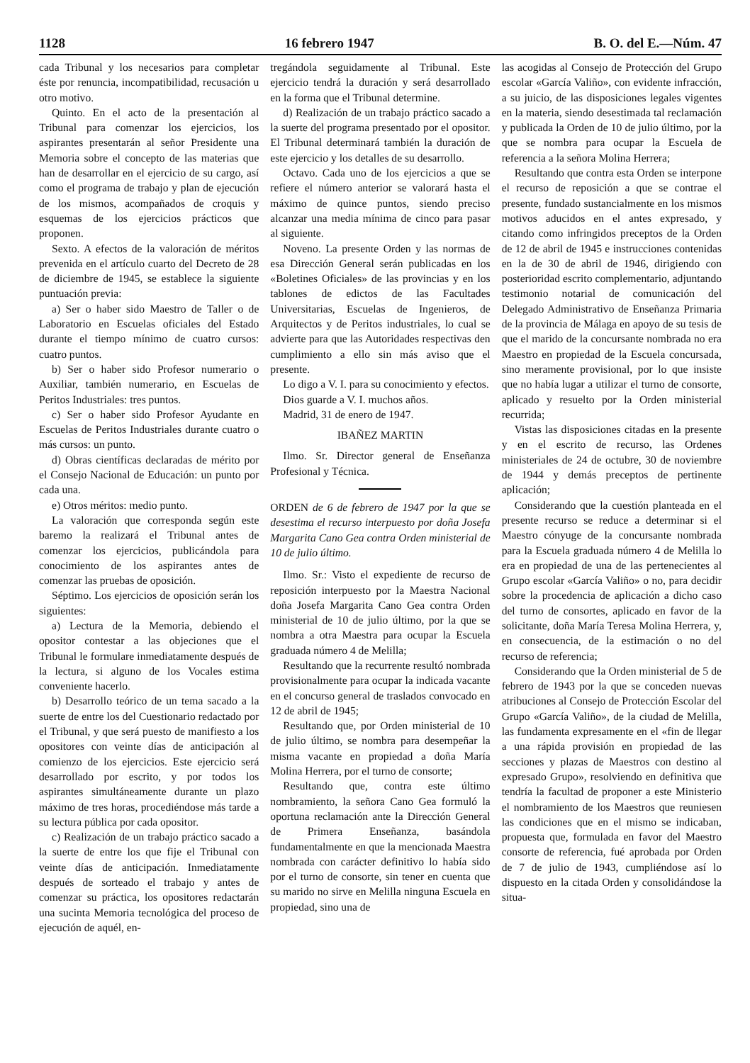1128 16 febrero 1947 B. O. del E.—Núm. 47
cada Tribunal y los necesarios para completar éste por renuncia, incompatibilidad, recusación u otro motivo.
Quinto. En el acto de la presentación al Tribunal para comenzar los ejercicios, los aspirantes presentarán al señor Presidente una Memoria sobre el concepto de las materias que han de desarrollar en el ejercicio de su cargo, así como el programa de trabajo y plan de ejecución de los mismos, acompañados de croquis y esquemas de los ejercicios prácticos que proponen.
Sexto. A efectos de la valoración de méritos prevenida en el artículo cuarto del Decreto de 28 de diciembre de 1945, se establece la siguiente puntuación previa:
a) Ser o haber sido Maestro de Taller o de Laboratorio en Escuelas oficiales del Estado durante el tiempo mínimo de cuatro cursos: cuatro puntos.
b) Ser o haber sido Profesor numerario o Auxiliar, también numerario, en Escuelas de Peritos Industriales: tres puntos.
c) Ser o haber sido Profesor Ayudante en Escuelas de Peritos Industriales durante cuatro o más cursos: un punto.
d) Obras científicas declaradas de mérito por el Consejo Nacional de Educación: un punto por cada una.
e) Otros méritos: medio punto.
La valoración que corresponda según este baremo la realizará el Tribunal antes de comenzar los ejercicios, publicándola para conocimiento de los aspirantes antes de comenzar las pruebas de oposición.
Séptimo. Los ejercicios de oposición serán los siguientes:
a) Lectura de la Memoria, debiendo el opositor contestar a las objeciones que el Tribunal le formulare inmediatamente después de la lectura, si alguno de los Vocales estima conveniente hacerlo.
b) Desarrollo teórico de un tema sacado a la suerte de entre los del Cuestionario redactado por el Tribunal, y que será puesto de manifiesto a los opositores con veinte días de anticipación al comienzo de los ejercicios. Este ejercicio será desarrollado por escrito, y por todos los aspirantes simultáneamente durante un plazo máximo de tres horas, procediéndose más tarde a su lectura pública por cada opositor.
c) Realización de un trabajo práctico sacado a la suerte de entre los que fije el Tribunal con veinte días de anticipación. Inmediatamente después de sorteado el trabajo y antes de comenzar su práctica, los opositores redactarán una sucinta Memoria tecnológica del proceso de ejecución de aquél, en-
tregándola seguidamente al Tribunal. Este ejercicio tendrá la duración y será desarrollado en la forma que el Tribunal determine.
d) Realización de un trabajo práctico sacado a la suerte del programa presentado por el opositor. El Tribunal determinará también la duración de este ejercicio y los detalles de su desarrollo.
Octavo. Cada uno de los ejercicios a que se refiere el número anterior se valorará hasta el máximo de quince puntos, siendo preciso alcanzar una media mínima de cinco para pasar al siguiente.
Noveno. La presente Orden y las normas de esa Dirección General serán publicadas en los «Boletines Oficiales» de las provincias y en los tablones de edictos de las Facultades Universitarias, Escuelas de Ingenieros, de Arquitectos y de Peritos industriales, lo cual se advierte para que las Autoridades respectivas den cumplimiento a ello sin más aviso que el presente.
Lo digo a V. I. para su conocimiento y efectos.
Dios guarde a V. I. muchos años.
Madrid, 31 de enero de 1947.
IBAÑEZ MARTIN
Ilmo. Sr. Director general de Enseñanza Profesional y Técnica.
ORDEN de 6 de febrero de 1947 por la que se desestima el recurso interpuesto por doña Josefa Margarita Cano Gea contra Orden ministerial de 10 de julio último.
Ilmo. Sr.: Visto el expediente de recurso de reposición interpuesto por la Maestra Nacional doña Josefa Margarita Cano Gea contra Orden ministerial de 10 de julio último, por la que se nombra a otra Maestra para ocupar la Escuela graduada número 4 de Melilla;
Resultando que la recurrente resultó nombrada provisionalmente para ocupar la indicada vacante en el concurso general de traslados convocado en 12 de abril de 1945;
Resultando que, por Orden ministerial de 10 de julio último, se nombra para desempeñar la misma vacante en propiedad a doña María Molina Herrera, por el turno de consorte;
Resultando que, contra este último nombramiento, la señora Cano Gea formuló la oportuna reclamación ante la Dirección General de Primera Enseñanza, basándola fundamentalmente en que la mencionada Maestra nombrada con carácter definitivo lo había sido por el turno de consorte, sin tener en cuenta que su marido no sirve en Melilla ninguna Escuela en propiedad, sino una de
las acogidas al Consejo de Protección del Grupo escolar «García Valiño», con evidente infracción, a su juicio, de las disposiciones legales vigentes en la materia, siendo desestimada tal reclamación y publicada la Orden de 10 de julio último, por la que se nombra para ocupar la Escuela de referencia a la señora Molina Herrera;
Resultando que contra esta Orden se interpone el recurso de reposición a que se contrae el presente, fundado sustancialmente en los mismos motivos aducidos en el antes expresado, y citando como infringidos preceptos de la Orden de 12 de abril de 1945 e instrucciones contenidas en la de 30 de abril de 1946, dirigiendo con posterioridad escrito complementario, adjuntando testimonio notarial de comunicación del Delegado Administrativo de Enseñanza Primaria de la provincia de Málaga en apoyo de su tesis de que el marido de la concursante nombrada no era Maestro en propiedad de la Escuela concursada, sino meramente provisional, por lo que insiste que no había lugar a utilizar el turno de consorte, aplicado y resuelto por la Orden ministerial recurrida;
Vistas las disposiciones citadas en la presente y en el escrito de recurso, las Ordenes ministeriales de 24 de octubre, 30 de noviembre de 1944 y demás preceptos de pertinente aplicación;
Considerando que la cuestión planteada en el presente recurso se reduce a determinar si el Maestro cónyuge de la concursante nombrada para la Escuela graduada número 4 de Melilla lo era en propiedad de una de las pertenecientes al Grupo escolar «García Valiño» o no, para decidir sobre la procedencia de aplicación a dicho caso del turno de consortes, aplicado en favor de la solicitante, doña María Teresa Molina Herrera, y, en consecuencia, de la estimación o no del recurso de referencia;
Considerando que la Orden ministerial de 5 de febrero de 1943 por la que se conceden nuevas atribuciones al Consejo de Protección Escolar del Grupo «García Valiño», de la ciudad de Melilla, las fundamenta expresamente en el «fin de llegar a una rápida provisión en propiedad de las secciones y plazas de Maestros con destino al expresado Grupo», resolviendo en definitiva que tendría la facultad de proponer a este Ministerio el nombramiento de los Maestros que reuniesen las condiciones que en el mismo se indicaban, propuesta que, formulada en favor del Maestro consorte de referencia, fué aprobada por Orden de 7 de julio de 1943, cumpliéndose así lo dispuesto en la citada Orden y consolidándose la situa-